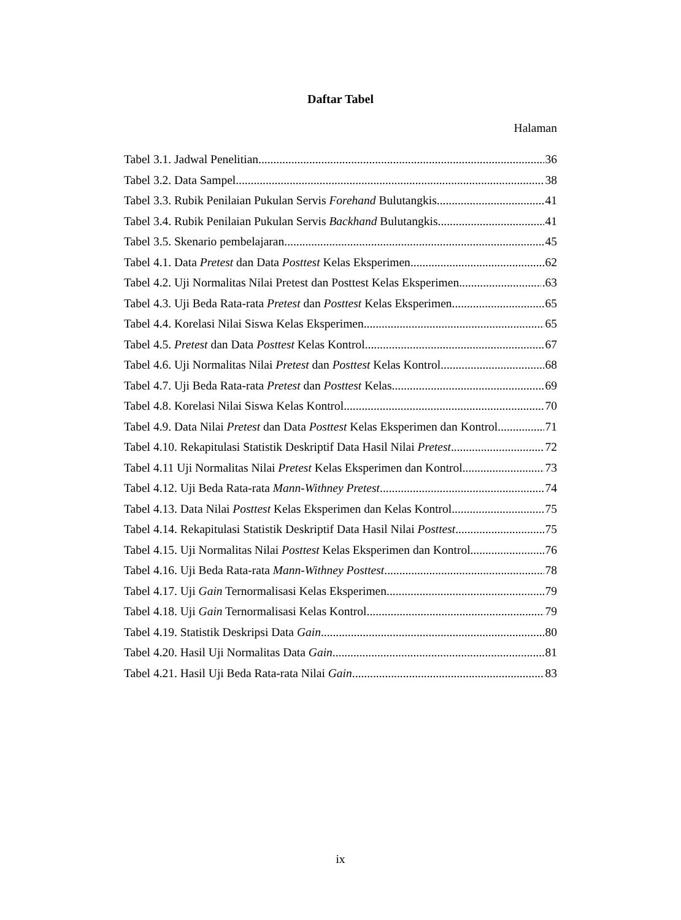Daftar Tabel
Halaman
Tabel 3.1. Jadwal Penelitian 36
Tabel 3.2. Data Sampel 38
Tabel 3.3. Rubik Penilaian Pukulan Servis Forehand Bulutangkis 41
Tabel 3.4. Rubik Penilaian Pukulan Servis Backhand Bulutangkis 41
Tabel 3.5. Skenario pembelajaran 45
Tabel 4.1. Data Pretest dan Data Posttest Kelas Eksperimen 62
Tabel 4.2. Uji Normalitas Nilai Pretest dan Posttest Kelas Eksperimen .63
Tabel 4.3. Uji Beda Rata-rata Pretest dan Posttest Kelas Eksperimen 65
Tabel 4.4. Korelasi Nilai Siswa Kelas Eksperimen 65
Tabel 4.5. Pretest dan Data Posttest Kelas Kontrol 67
Tabel 4.6. Uji Normalitas Nilai Pretest dan Posttest Kelas Kontrol 68
Tabel 4.7. Uji Beda Rata-rata Pretest dan Posttest Kelas 69
Tabel 4.8. Korelasi Nilai Siswa Kelas Kontrol 70
Tabel 4.9. Data Nilai Pretest dan Data Posttest Kelas Eksperimen dan Kontrol 71
Tabel 4.10. Rekapitulasi Statistik Deskriptif Data Hasil Nilai Pretest 72
Tabel 4.11 Uji Normalitas Nilai Pretest Kelas Eksperimen dan Kontrol 73
Tabel 4.12. Uji Beda Rata-rata Mann-Withney Pretest 74
Tabel 4.13. Data Nilai Posttest Kelas Eksperimen dan Kelas Kontrol 75
Tabel 4.14. Rekapitulasi Statistik Deskriptif Data Hasil Nilai Posttest 75
Tabel 4.15. Uji Normalitas Nilai Posttest Kelas Eksperimen dan Kontrol 76
Tabel 4.16. Uji Beda Rata-rata Mann-Withney Posttest 78
Tabel 4.17. Uji Gain Ternormalisasi Kelas Eksperimen 79
Tabel 4.18. Uji Gain Ternormalisasi Kelas Kontrol 79
Tabel 4.19. Statistik Deskripsi Data Gain 80
Tabel 4.20. Hasil Uji Normalitas Data Gain 81
Tabel 4.21. Hasil Uji Beda Rata-rata Nilai Gain 83
ix